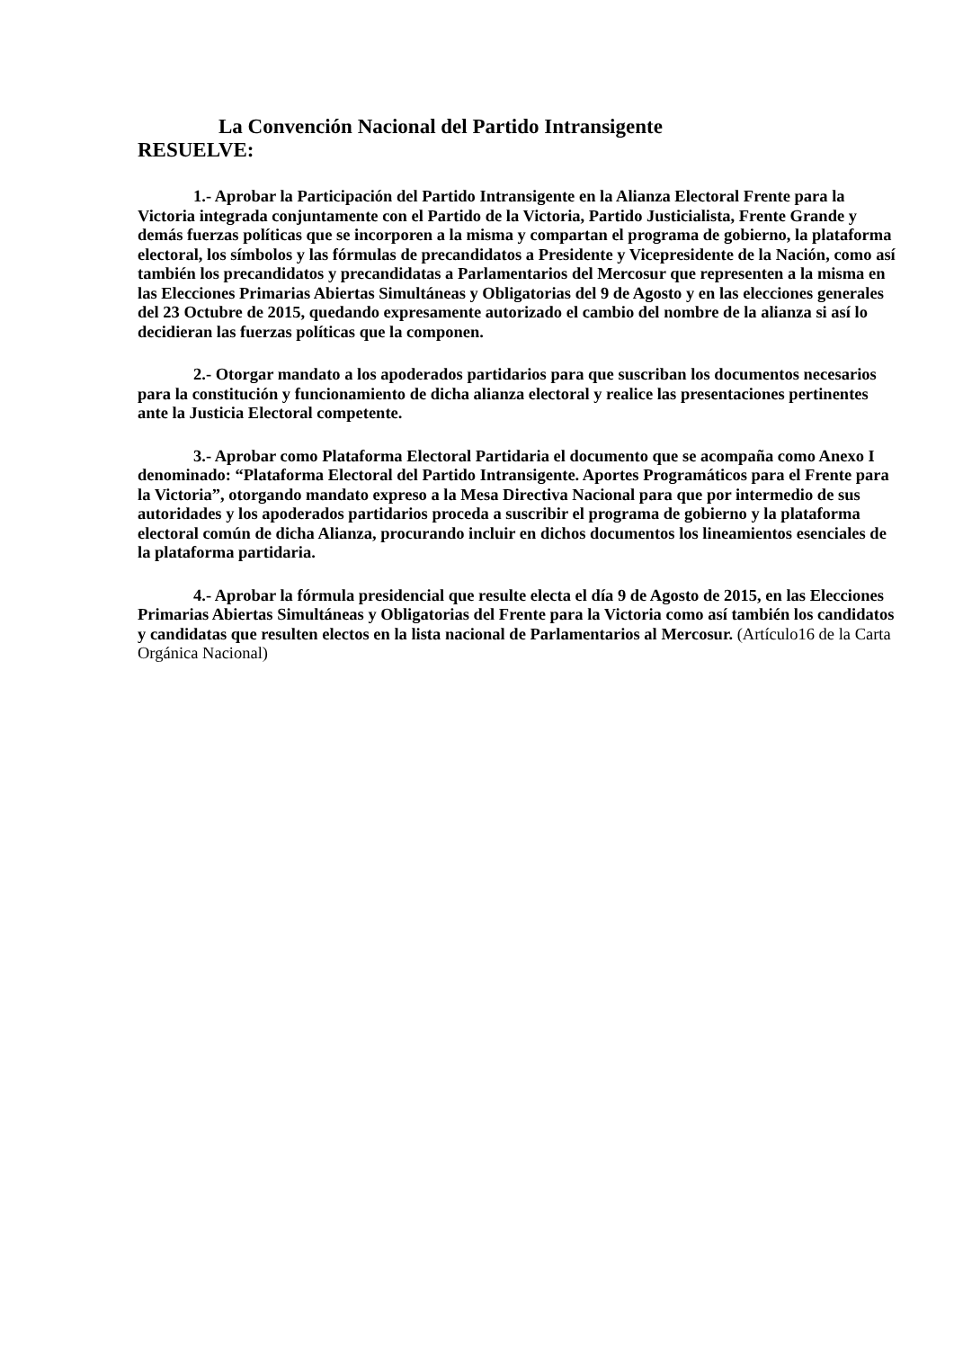La Convención Nacional del Partido Intransigente
RESUELVE:
1.- Aprobar la Participación del Partido Intransigente en la Alianza Electoral Frente para la Victoria integrada conjuntamente con el Partido de la Victoria, Partido Justicialista, Frente Grande y demás fuerzas políticas que se incorporen a la misma y compartan el programa de gobierno, la plataforma electoral, los símbolos y las fórmulas de precandidatos a Presidente y Vicepresidente de la Nación, como así también los precandidatos y precandidatas a Parlamentarios del Mercosur que representen a la misma en las Elecciones Primarias Abiertas Simultáneas y Obligatorias del 9 de Agosto y en las elecciones generales del 23 Octubre de 2015, quedando expresamente autorizado el cambio del nombre de la alianza si así lo decidieran las fuerzas políticas que la componen.
2.- Otorgar mandato a los apoderados partidarios para que suscriban los documentos necesarios para la constitución y funcionamiento de dicha alianza electoral y realice las presentaciones pertinentes ante la Justicia Electoral competente.
3.- Aprobar como Plataforma Electoral Partidaria el documento que se acompaña como Anexo I denominado: “Plataforma Electoral del Partido Intransigente. Aportes Programáticos para el Frente para la Victoria”, otorgando mandato expreso a la Mesa Directiva Nacional para que por intermedio de sus autoridades y los apoderados partidarios proceda a suscribir el programa de gobierno y la plataforma electoral común de dicha Alianza, procurando incluir en dichos documentos los lineamientos esenciales de la plataforma partidaria.
4.- Aprobar la fórmula presidencial que resulte electa el día 9 de Agosto de 2015, en las Elecciones Primarias Abiertas Simultáneas y Obligatorias del Frente para la Victoria como así también los candidatos y candidatas que resulten electos en la lista nacional de Parlamentarios al Mercosur. (Artículo16 de la Carta Orgánica Nacional)